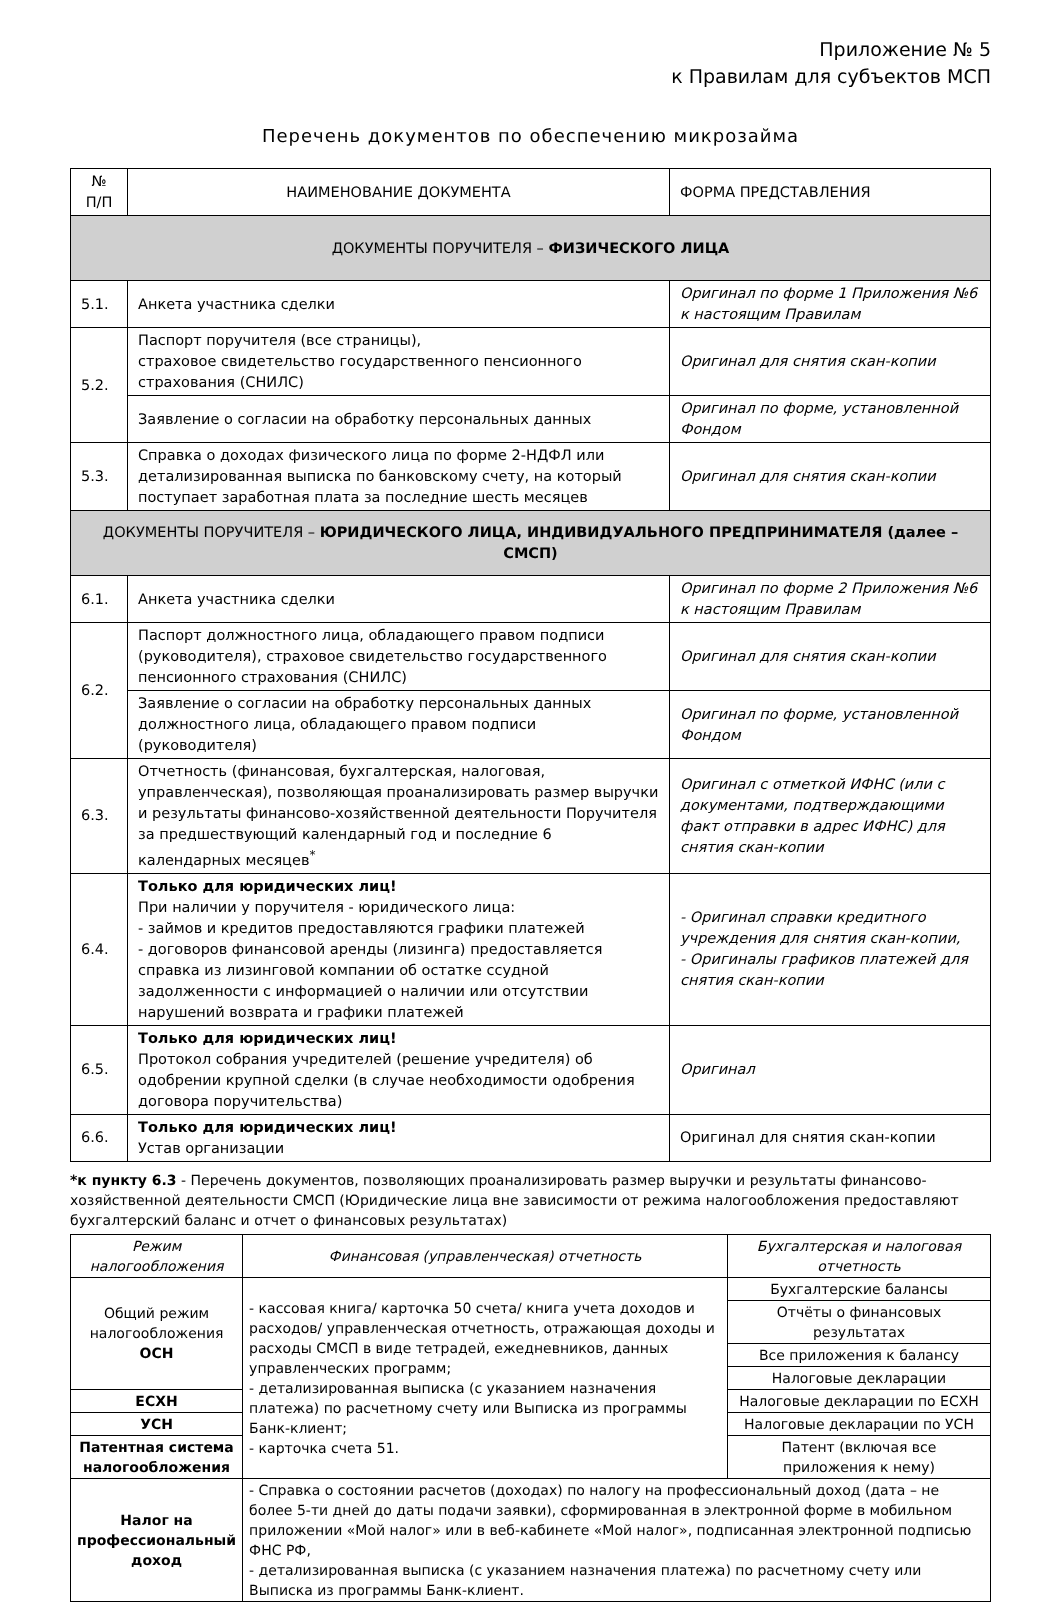Приложение № 5
к Правилам для субъектов МСП
Перечень документов по обеспечению микрозайма
| № П/П | НАИМЕНОВАНИЕ ДОКУМЕНТА | ФОРМА ПРЕДСТАВЛЕНИЯ |
| --- | --- | --- |
| ДОКУМЕНТЫ ПОРУЧИТЕЛЯ – ФИЗИЧЕСКОГО ЛИЦА | | |
| 5.1. | Анкета участника сделки | Оригинал по форме 1 Приложения №6 к настоящим Правилам |
| 5.2. | Паспорт поручителя (все страницы), страховое свидетельство государственного пенсионного страхования (СНИЛС) | Оригинал для снятия скан-копии |
| | Заявление о согласии на обработку персональных данных | Оригинал по форме, установленной Фондом |
| 5.3. | Справка о доходах физического лица по форме 2-НДФЛ или детализированная выписка по банковскому счету, на который поступает заработная плата за последние шесть месяцев | Оригинал для снятия скан-копии |
| ДОКУМЕНТЫ ПОРУЧИТЕЛЯ – ЮРИДИЧЕСКОГО ЛИЦА, ИНДИВИДУАЛЬНОГО ПРЕДПРИНИМАТЕЛЯ (далее – СМСП) | | |
| 6.1. | Анкета участника сделки | Оригинал по форме 2 Приложения №6 к настоящим Правилам |
| 6.2. | Паспорт должностного лица, обладающего правом подписи (руководителя), страховое свидетельство государственного пенсионного страхования (СНИЛС) | Оригинал для снятия скан-копии |
| | Заявление о согласии на обработку персональных данных должностного лица, обладающего правом подписи (руководителя) | Оригинал по форме, установленной Фондом |
| 6.3. | Отчетность (финансовая, бухгалтерская, налоговая, управленческая), позволяющая проанализировать размер выручки и результаты финансово-хозяйственной деятельности Поручителя за предшествующий календарный год и последние 6 календарных месяцев<sup>*</sup> | Оригинал с отметкой ИФНС (или с документами, подтверждающими факт отправки в адрес ИФНС) для снятия скан-копии |
| 6.4. | Только для юридических лиц! При наличии у поручителя - юридического лица: - займов и кредитов предоставляются графики платежей - договоров финансовой аренды (лизинга) предоставляется справка из лизинговой компании об остатке ссудной задолженности с информацией о наличии или отсутствии нарушений возврата и графики платежей | - Оригинал справки кредитного учреждения для снятия скан-копии, - Оригиналы графиков платежей для снятия скан-копии |
| 6.5. | Только для юридических лиц! Протокол собрания учредителей (решение учредителя) об одобрении крупной сделки (в случае необходимости одобрения договора поручительства) | Оригинал |
| 6.6. | Только для юридических лиц! Устав организации | Оригинал для снятия скан-копии |
*к пункту 6.3 - Перечень документов, позволяющих проанализировать размер выручки и результаты финансово-хозяйственной деятельности СМСП (Юридические лица вне зависимости от режима налогообложения предоставляют бухгалтерский баланс и отчет о финансовых результатах)
| Режим налогообложения | Финансовая (управленческая) отчетность | Бухгалтерская и налоговая отчетность |
| --- | --- | --- |
| Общий режим налогообложения ОСН | - кассовая книга/ карточка 50 счета/ книга учета доходов и расходов/ управленческая отчетность, отражающая доходы и расходы СМСП в виде тетрадей, ежедневников, данных управленческих программ; - детализированная выписка (с указанием назначения платежа) по расчетному счету или Выписка из программы Банк-клиент; - карточка счета 51. | Бухгалтерские балансы |
| | | Отчёты о финансовых результатах |
| | | Все приложения к балансу |
| | | Налоговые декларации |
| ЕСХН | | Налоговые декларации по ЕСХН |
| УСН | | Налоговые декларации по УСН |
| Патентная система налогообложения | | Патент (включая все приложения к нему) |
| Налог на профессиональный доход | - Справка о состоянии расчетов (доходах) по налогу на профессиональный доход (дата – не более 5-ти дней до даты подачи заявки), сформированная в электронной форме в мобильном приложении «Мой налог» или в веб-кабинете «Мой налог», подписанная электронной подписью ФНС РФ, - детализированная выписка (с указанием назначения платежа) по расчетному счету или Выписка из программы Банк-клиент. | |